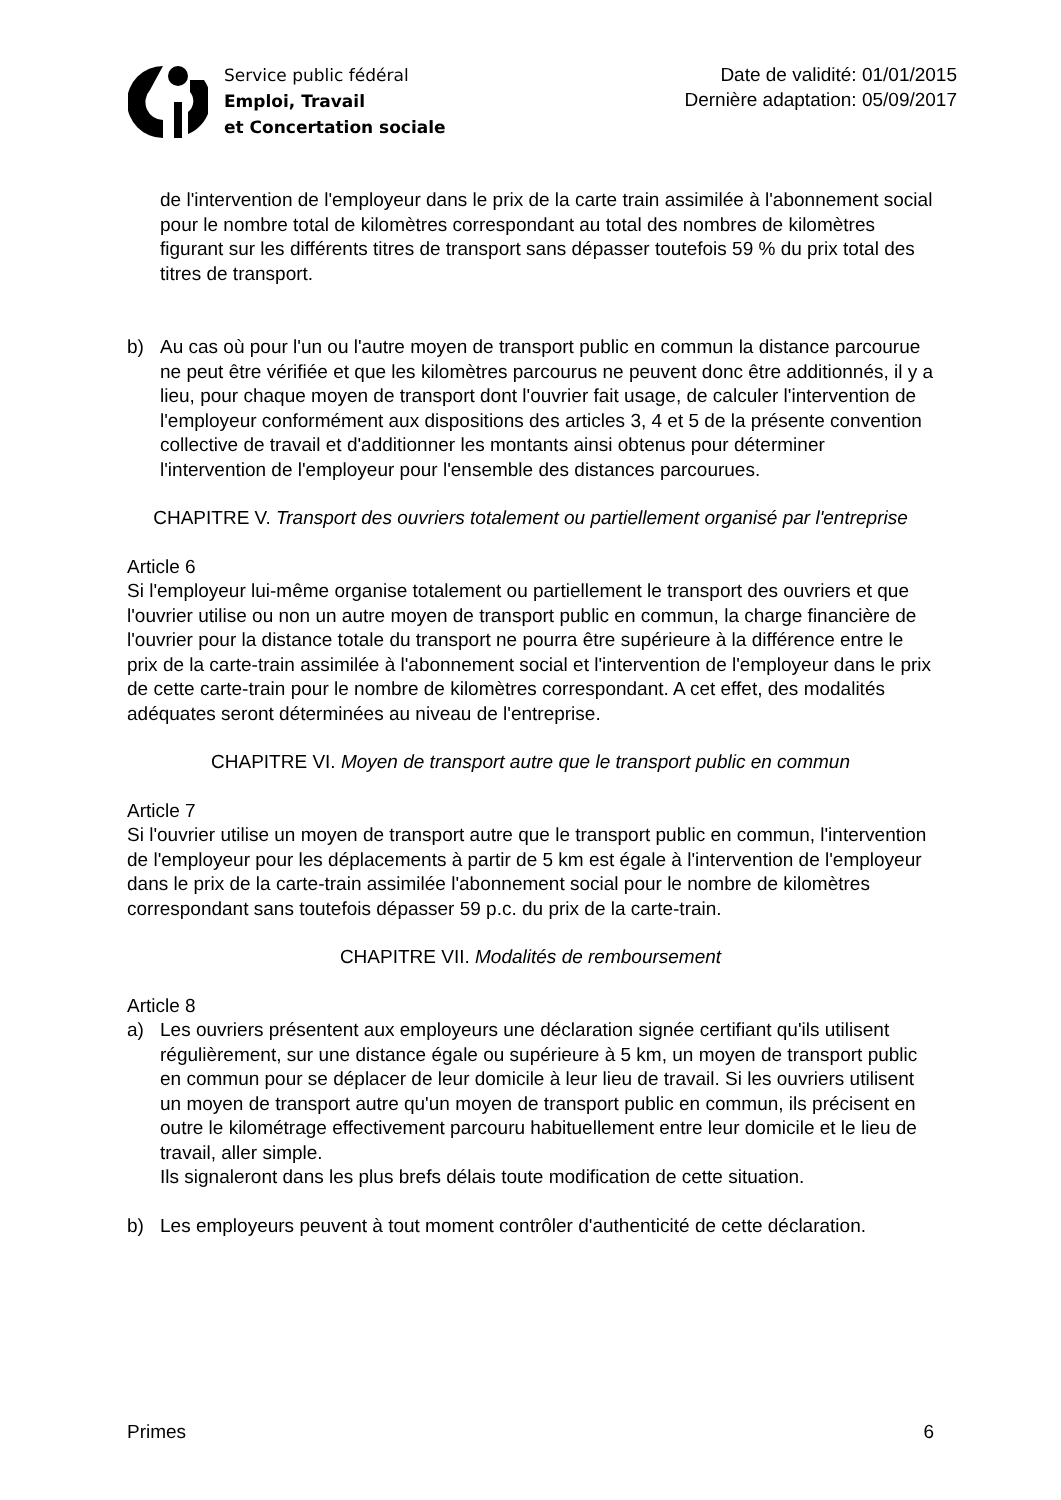Service public fédéral
Emploi, Travail
et Concertation sociale
Date de validité: 01/01/2015
Dernière adaptation: 05/09/2017
de l'intervention de l'employeur dans le prix de la carte train assimilée à l'abonnement social pour le nombre total de kilomètres correspondant au total des nombres de kilomètres figurant sur les différents titres de transport sans dépasser toutefois 59 % du prix total des titres de transport.
b) Au cas où pour l'un ou l'autre moyen de transport public en commun la distance parcourue ne peut être vérifiée et que les kilomètres parcourus ne peuvent donc être additionnés, il y a lieu, pour chaque moyen de transport dont l'ouvrier fait usage, de calculer l'intervention de l'employeur conformément aux dispositions des articles 3, 4 et 5 de la présente convention collective de travail et d'additionner les montants ainsi obtenus pour déterminer l'intervention de l'employeur pour l'ensemble des distances parcourues.
CHAPITRE V. Transport des ouvriers totalement ou partiellement organisé par l'entreprise
Article 6
Si l'employeur lui-même organise totalement ou partiellement le transport des ouvriers et que l'ouvrier utilise ou non un autre moyen de transport public en commun, la charge financière de l'ouvrier pour la distance totale du transport ne pourra être supérieure à la différence entre le prix de la carte-train assimilée à l'abonnement social et l'intervention de l'employeur dans le prix de cette carte-train pour le nombre de kilomètres correspondant. A cet effet, des modalités adéquates seront déterminées au niveau de l'entreprise.
CHAPITRE VI. Moyen de transport autre que le transport public en commun
Article 7
Si l'ouvrier utilise un moyen de transport autre que le transport public en commun, l'intervention de l'employeur pour les déplacements à partir de 5 km est égale à l'intervention de l'employeur dans le prix de la carte-train assimilée l'abonnement social pour le nombre de kilomètres correspondant sans toutefois dépasser 59 p.c. du prix de la carte-train.
CHAPITRE VII. Modalités de remboursement
Article 8
a) Les ouvriers présentent aux employeurs une déclaration signée certifiant qu'ils utilisent régulièrement, sur une distance égale ou supérieure à 5 km, un moyen de transport public en commun pour se déplacer de leur domicile à leur lieu de travail. Si les ouvriers utilisent un moyen de transport autre qu'un moyen de transport public en commun, ils précisent en outre le kilométrage effectivement parcouru habituellement entre leur domicile et le lieu de travail, aller simple.
Ils signaleront dans les plus brefs délais toute modification de cette situation.
b) Les employeurs peuvent à tout moment contrôler d'authenticité de cette déclaration.
Primes 6